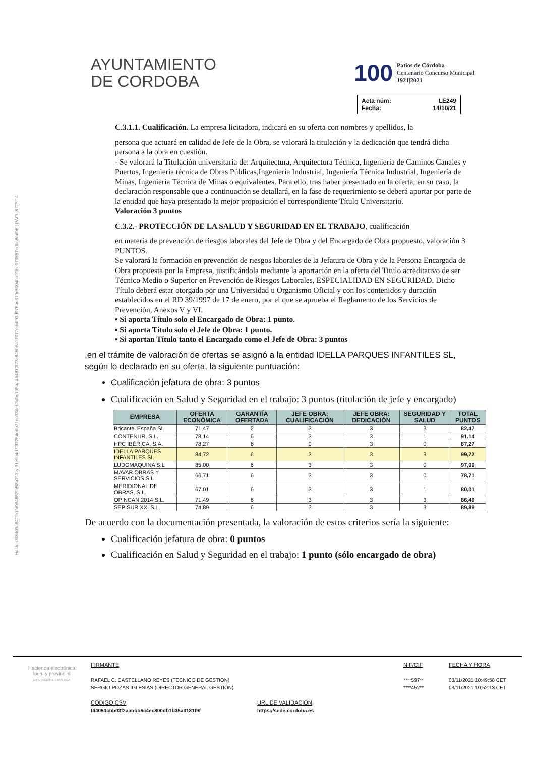Hash: d08dd9a641fe1fd084662fe58a213ea91e9c4d7f33254cdb71ea33deb3dbc705aa4b4870f23c645b8a12077eddf93d976ad319c5004ba91be079857edba8adb6 | PÁG. 6 DE 14
AYUNTAMIENTO
DE CORDOBA
100 Patios de Córdoba
Centenario Concurso Municipal
1921|2021
Acta núm: LE249
Fecha: 14/10/21
C.3.1.1. Cualificación. La empresa licitadora, indicará en su oferta con nombres y apellidos, la
persona que actuará en calidad de Jefe de la Obra, se valorará la titulación y la dedicación que tendrá dicha persona a la obra en cuestión.
- Se valorará la Titulación universitaria de: Arquitectura, Arquitectura Técnica, Ingeniería de Caminos Canales y Puertos, Ingeniería técnica de Obras Públicas,Ingeniería Industrial, Ingeniería Técnica Industrial, Ingeniería de Minas, Ingeniería Técnica de Minas o equivalentes. Para ello, tras haber presentado en la oferta, en su caso, la declaración responsable que a continuación se detallará, en la fase de requerimiento se deberá aportar por parte de la entidad que haya presentado la mejor proposición el correspondiente Título Universitario.
Valoración 3 puntos
C.3.2.- PROTECCIÓN DE LA SALUD Y SEGURIDAD EN EL TRABAJO, cualificación
en materia de prevención de riesgos laborales del Jefe de Obra y del Encargado de Obra propuesto, valoración 3 PUNTOS.
Se valorará la formación en prevención de riesgos laborales de la Jefatura de Obra y de la Persona Encargada de Obra propuesta por la Empresa, justificándola mediante la aportación en la oferta del Titulo acreditativo de ser Técnico Medio o Superior en Prevención de Riesgos Laborales, ESPECIALIDAD EN SEGURIDAD. Dicho Título deberá estar otorgado por una Universidad u Organismo Oficial y con los contenidos y duración establecidos en el RD 39/1997 de 17 de enero, por el que se aprueba el Reglamento de los Servicios de Prevención, Anexos V y VI.
▪ Si aporta Título solo el Encargado de Obra: 1 punto.
▪ Si aporta Título solo el Jefe de Obra: 1 punto.
▪ Si aportan Título tanto el Encargado como el Jefe de Obra: 3 puntos
,en el trámite de valoración de ofertas se asignó a la entidad IDELLA PARQUES INFANTILES SL, según lo declarado en su oferta, la siguiente puntuación:
Cualificación jefatura de obra: 3 puntos
Cualificación en Salud y Seguridad en el trabajo: 3 puntos (titulación de jefe y encargado)
| EMPRESA | OFERTA ECONÓMICA | GARANTÍA OFERTADA | JEFE OBRA: CUALIFICACIÓN | JEFE OBRA: DEDICACIÓN | SEGURIDAD Y SALUD | TOTAL PUNTOS |
| --- | --- | --- | --- | --- | --- | --- |
| Bricantel España SL | 71,47 | 2 | 3 | 3 | 3 | 82,47 |
| CONTENUR, S.L. | 78,14 | 6 | 3 | 3 | 1 | 91,14 |
| HPC IBÉRICA, S.A. | 78,27 | 6 | 0 | 3 | 0 | 87,27 |
| IDELLA PARQUES INFANTILES SL | 84,72 | 6 | 3 | 3 | 3 | 99,72 |
| LUDOMAQUINA S.L | 85,00 | 6 | 3 | 3 | 0 | 97,00 |
| MAVAR OBRAS Y SERVICIOS S.L | 66,71 | 6 | 3 | 3 | 0 | 78,71 |
| MERIDIONAL DE OBRAS, S.L. | 67,01 | 6 | 3 | 3 | 1 | 80,01 |
| OPINCAN 2014 S.L. | 71,49 | 6 | 3 | 3 | 3 | 86,49 |
| SEPISUR XXI S.L. | 74,89 | 6 | 3 | 3 | 3 | 89,89 |
De acuerdo con la documentación presentada, la valoración de estos criterios sería la siguiente:
Cualificación jefatura de obra: 0 puntos
Cualificación en Salud y Seguridad en el trabajo: 1 punto (sólo encargado de obra)
Hacienda electrónica
local y provincial
DIPUTACIÓN DE MÁLAGA
FIRMANTE
RAFAEL C. CASTELLANO REYES (TECNICO DE GESTION)
SERGIO POZAS IGLESIAS (DIRECTOR GENERAL GESTIÓN)
CÓDIGO CSV
f44050cbb03f2aabbb6c4ec800db1b35a3181f9f
URL DE VALIDACIÓN
https://sede.cordoba.es
NIF/CIF
****597**
****452**
FECHA Y HORA
03/11/2021 10:49:58 CET
03/11/2021 10:52:13 CET